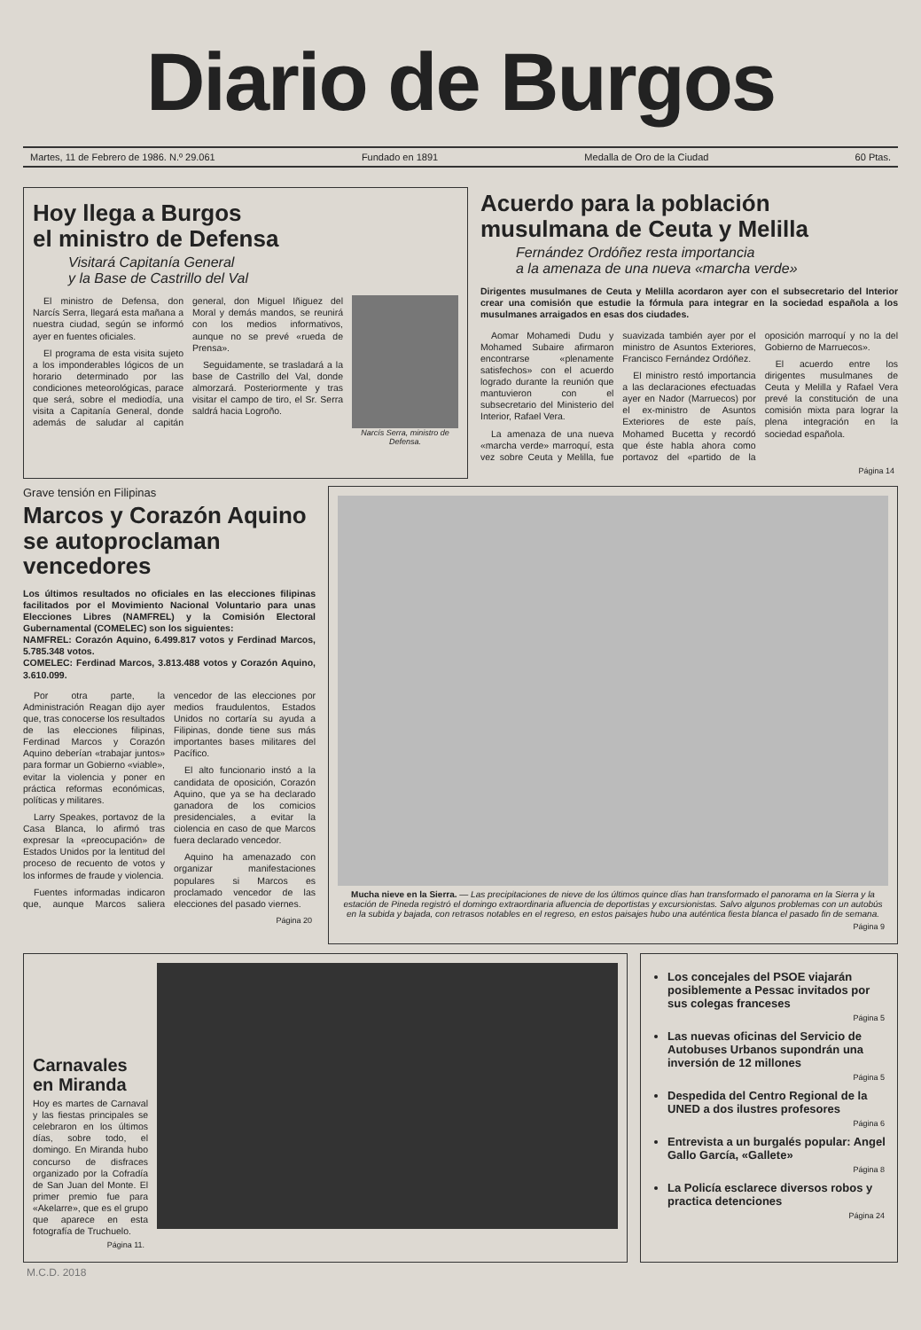Diario de Burgos
Martes, 11 de Febrero de 1986. N.º 29.061 Fundado en 1891 Medalla de Oro de la Ciudad 60 Ptas.
Hoy llega a Burgos
el ministro de Defensa
Visitará Capitanía General
y la Base de Castrillo del Val
El ministro de Defensa, don Narcís Serra, llegará esta mañana a nuestra ciudad, según se informó ayer en fuentes oficiales.
El programa de esta visita sujeto a los imponderables lógicos de un horario determinado por las condiciones meteorológicas, parace que será, sobre el mediodía, una visita a Capitanía General, donde además de saludar al capitán general, don Miguel Iñiguez del Moral y demás mandos, se reunirá con los medios informativos, aunque no se prevé «rueda de Prensa».
Seguidamente, se trasladará a la base de Castrillo del Val, donde almorzará. Posteriormente y tras visitar el campo de tiro, el Sr. Serra saldrá hacia Logroño.
Narcís Serra, ministro de Defensa.
Acuerdo para la población
musulmana de Ceuta y Melilla
Fernández Ordóñez resta importancia
a la amenaza de una nueva «marcha verde»
Dirigentes musulmanes de Ceuta y Melilla acordaron ayer con el subsecretario del Interior crear una comisión que estudie la fórmula para integrar en la sociedad española a los musulmanes arraigados en esas dos ciudades.
Aomar Mohamedi Dudu y Mohamed Subaire afirmaron encontrarse «plenamente satisfechos» con el acuerdo logrado durante la reunión que mantuvieron con el subsecretario del Ministerio del Interior, Rafael Vera.
La amenaza de una nueva «marcha verde» marroquí, esta vez sobre Ceuta y Melilla, fue suavizada también ayer por el ministro de Asuntos Exteriores, Francisco Fernández Ordóñez.
El ministro restó importancia a las declaraciones efectuadas ayer en Nador (Marruecos) por el ex-ministro de Asuntos Exteriores de este país, Mohamed Bucetta y recordó que éste habla ahora como portavoz del «partido de la oposición marroquí y no la del Gobierno de Marruecos».
El acuerdo entre los dirigentes musulmanes de Ceuta y Melilla y Rafael Vera prevé la constitución de una comisión mixta para lograr la plena integración en la sociedad española.
Página 14
Grave tensión en Filipinas
Marcos y Corazón Aquino
se autoproclaman vencedores
Los últimos resultados no oficiales en las elecciones filipinas facilitados por el Movimiento Nacional Voluntario para unas Elecciones Libres (NAMFREL) y la Comisión Electoral Gubernamental (COMELEC) son los siguientes:
NAMFREL: Corazón Aquino, 6.499.817 votos y Ferdinad Marcos, 5.785.348 votos.
COMELEC: Ferdinad Marcos, 3.813.488 votos y Corazón Aquino, 3.610.099.
Por otra parte, la Administración Reagan dijo ayer que, tras conocerse los resultados de las elecciones filipinas, Ferdinad Marcos y Corazón Aquino deberían «trabajar juntos» para formar un Gobierno «viable», evitar la violencia y poner en práctica reformas económicas, políticas y militares.
Larry Speakes, portavoz de la Casa Blanca, lo afirmó tras expresar la «preocupación» de Estados Unidos por la lentitud del proceso de recuento de votos y los informes de fraude y violencia.
Fuentes informadas indicaron que, aunque Marcos saliera vencedor de las elecciones por medios fraudulentos, Estados Unidos no cortaría su ayuda a Filipinas, donde tiene sus más importantes bases militares del Pacífico.
El alto funcionario instó a la candidata de oposición, Corazón Aquino, que ya se ha declarado ganadora de los comicios presidenciales, a evitar la ciolencia en caso de que Marcos fuera declarado vencedor.
Aquino ha amenazado con organizar manifestaciones populares si Marcos es proclamado vencedor de las elecciones del pasado viernes.
Página 20
Mucha nieve en la Sierra. — Las precipitaciones de nieve de los últimos quince días han transformado el panorama en la Sierra y la estación de Pineda registró el domingo extraordinaria afluencia de deportistas y excursionistas. Salvo algunos problemas con un autobús en la subida y bajada, con retrasos notables en el regreso, en estos paisajes hubo una auténtica fiesta blanca el pasado fin de semana.
Página 9
Carnavales en Miranda
Hoy es martes de Carnaval y las fiestas principales se celebraron en los últimos días, sobre todo, el domingo. En Miranda hubo concurso de disfraces organizado por la Cofradía de San Juan del Monte. El primer premio fue para «Akelarre», que es el grupo que aparece en esta fotografía de Truchuelo.
Página 11.
Los concejales del PSOE viajarán posiblemente a Pessac invitados por sus colegas franceses
Página 5
Las nuevas oficinas del Servicio de Autobuses Urbanos supondrán una inversión de 12 millones
Página 5
Despedida del Centro Regional de la UNED a dos ilustres profesores
Página 6
Entrevista a un burgalés popular: Angel Gallo García, «Gallete»
Página 8
La Policía esclarece diversos robos y practica detenciones
Página 24
M.C.D. 2018